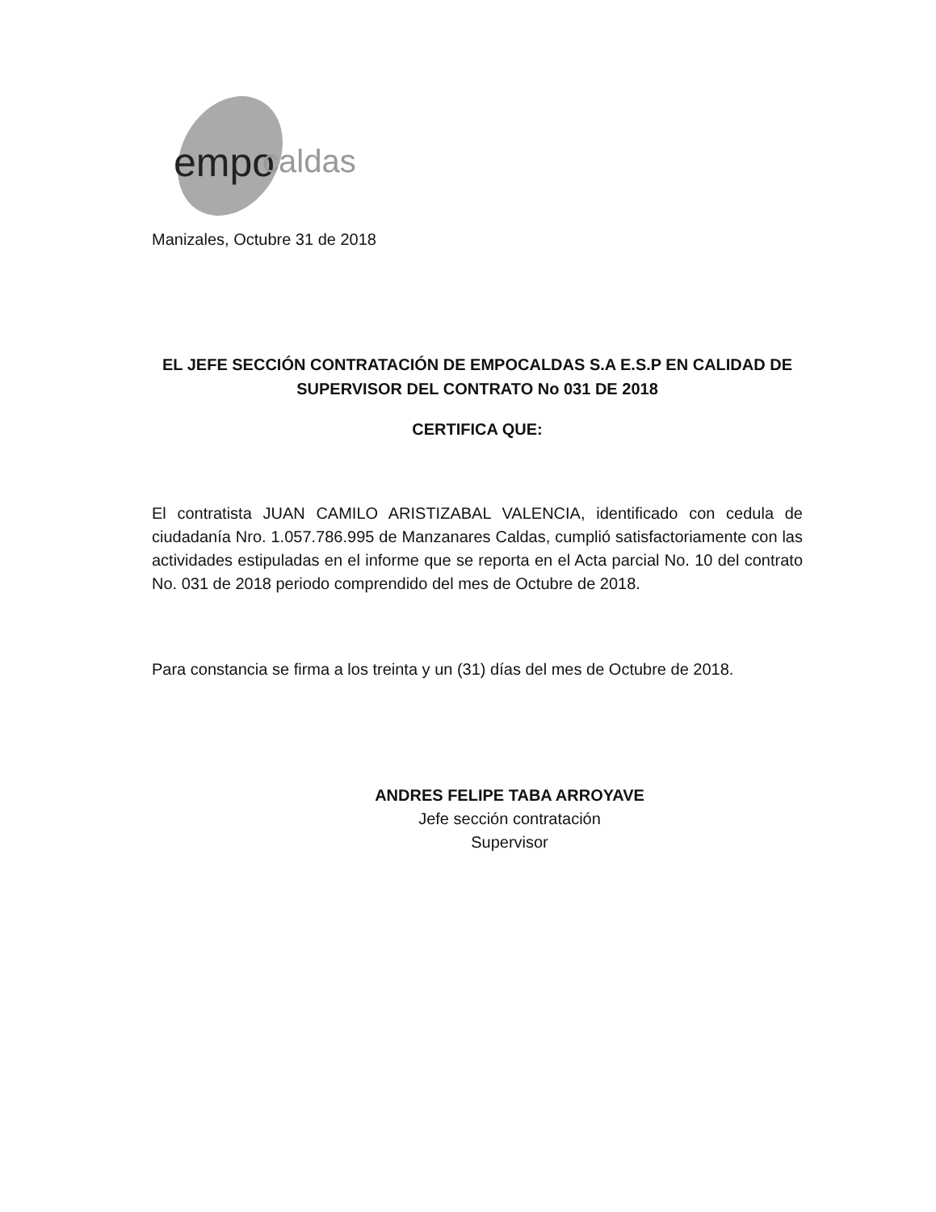empo
caldas
Manizales, Octubre 31 de 2018
EL JEFE SECCIÓN CONTRATACIÓN DE EMPOCALDAS S.A E.S.P EN CALIDAD DE SUPERVISOR DEL CONTRATO No 031 DE 2018
CERTIFICA QUE:
El contratista JUAN CAMILO ARISTIZABAL VALENCIA, identificado con cedula de ciudadanía Nro. 1.057.786.995 de Manzanares Caldas, cumplió satisfactoriamente con las actividades estipuladas en el informe que se reporta en el Acta parcial No. 10 del contrato No. 031 de 2018 periodo comprendido del mes de Octubre de 2018.
Para constancia se firma a los treinta y un (31) días del mes de Octubre de 2018.
ANDRES FELIPE TABA ARROYAVE
Jefe sección contratación
Supervisor